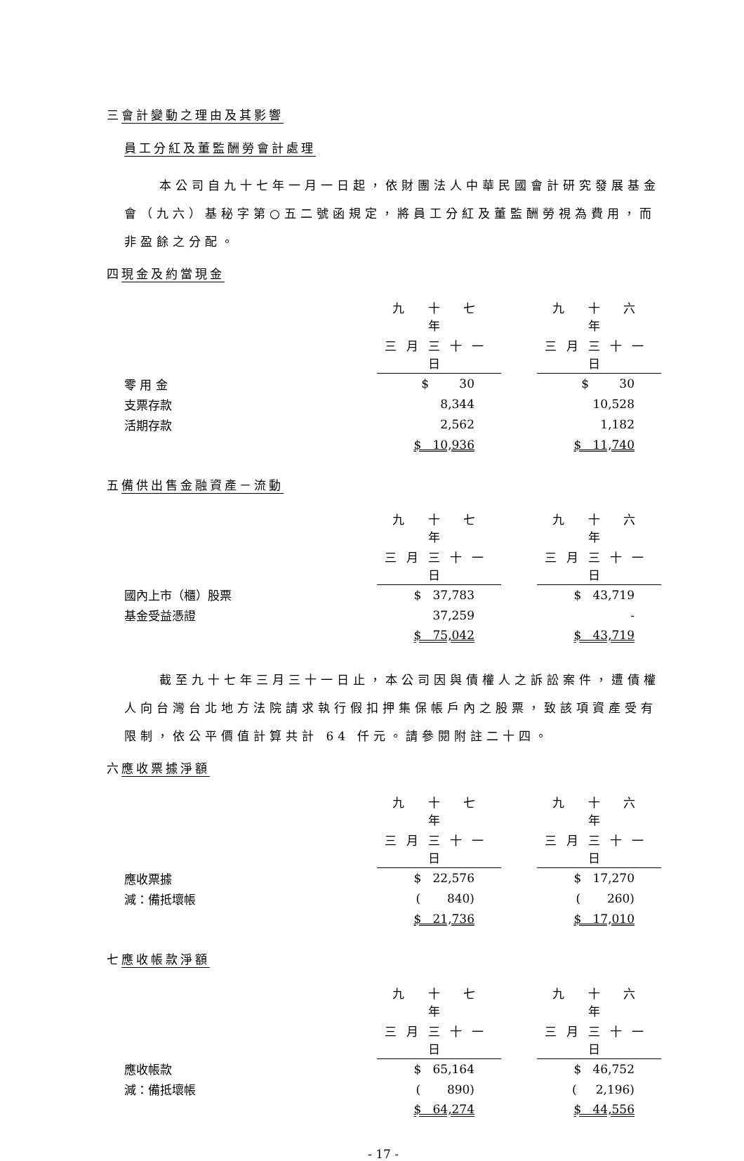三會計變動之理由及其影響
員工分紅及董監酬勞會計處理
本公司自九十七年一月一日起，依財團法人中華民國會計研究發展基金會（九六）基秘字第○五二號函規定，將員工分紅及董監酬勞視為費用，而非盈餘之分配。
四現金及約當現金
| | 九 十 七 年 | | 九 十 六 年 |
| | 三月三十一日 | | 三月三十一日 |
| 零 用 金 | $ 30 | | $ 30 |
| 支票存款 | 8,344 | | 10,528 |
| 活期存款 | 2,562 | | 1,182 |
| | $ 10,936 | | $ 11,740 |
五備供出售金融資產－流動
| | 九 十 七 年 | | 九 十 六 年 |
| | 三月三十一日 | | 三月三十一日 |
| 國內上市（櫃）股票 | $ 37,783 | | $ 43,719 |
| 基金受益憑證 | 37,259 | | - |
| | $ 75,042 | | $ 43,719 |
截至九十七年三月三十一日止，本公司因與債權人之訴訟案件，遭債權人向台灣台北地方法院請求執行假扣押集保帳戶內之股票，致該項資產受有限制，依公平價值計算共計 64 仟元。請參閱附註二十四。
六應收票據淨額
| | 九 十 七 年 | | 九 十 六 年 |
| | 三月三十一日 | | 三月三十一日 |
| 應收票據 | $ 22,576 | | $ 17,270 |
| 減：備抵壞帳 | ( 840) | | ( 260) |
| | $ 21,736 | | $ 17,010 |
七應收帳款淨額
| | 九 十 七 年 | | 九 十 六 年 |
| | 三月三十一日 | | 三月三十一日 |
| 應收帳款 | $ 65,164 | | $ 46,752 |
| 減：備抵壞帳 | ( 890) | | ( 2,196) |
| | $ 64,274 | | $ 44,556 |
- 17 -